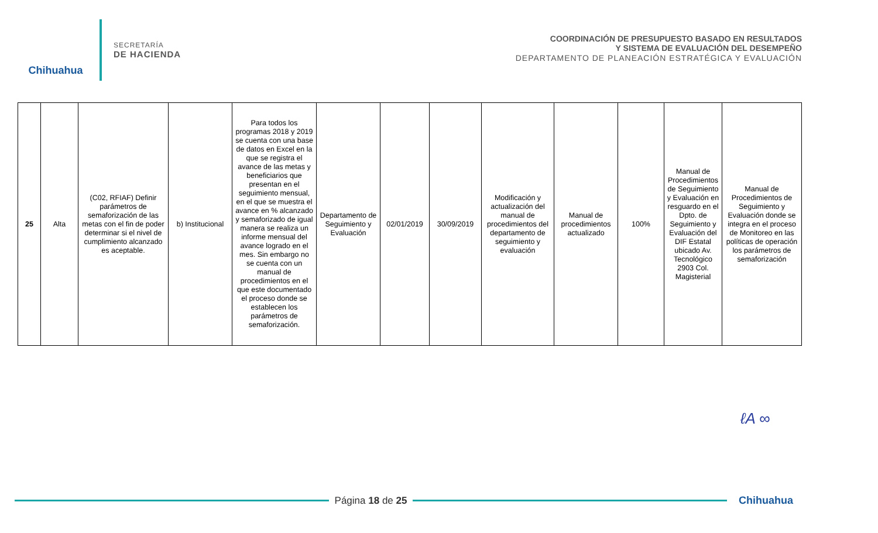Chihuahua
SECRETARÍA
DE HACIENDA
COORDINACIÓN DE PRESUPUESTO BASADO EN RESULTADOS
Y SISTEMA DE EVALUACIÓN DEL DESEMPEÑO
DEPARTAMENTO DE PLANEACIÓN ESTRATÉGICA Y EVALUACIÓN
| 25 | Alta | (C02, RFIAF) Definir parámetros de semaforización de las metas con el fin de poder determinar si el nivel de cumplimiento alcanzado es aceptable. | b) Institucional | Para todos los programas 2018 y 2019 se cuenta con una base de datos en Excel en la que se registra el avance de las metas y beneficiarios que presentan en el seguimiento mensual, en el que se muestra el avance en % alcanzado y semaforizado de igual manera se realiza un informe mensual del avance logrado en el mes. Sin embargo no se cuenta con un manual de procedimientos en el que este documentado el proceso donde se establecen los parámetros de semaforización. | Departamento de Seguimiento y Evaluación | 02/01/2019 | 30/09/2019 | Modificación y actualización del manual de procedimientos del departamento de seguimiento y evaluación | Manual de procedimientos actualizado | 100% | Manual de Procedimientos de Seguimiento y Evaluación en resguardo en el Dpto. de Seguimiento y Evaluación del DIF Estatal ubicado Av. Tecnológico 2903 Col. Magisterial | Manual de Procedimientos de Seguimiento y Evaluación donde se integra en el proceso de Monitoreo en las políticas de operación los parámetros de semaforización |
ℓA ∞
Página 18 de 25 Chihuahua